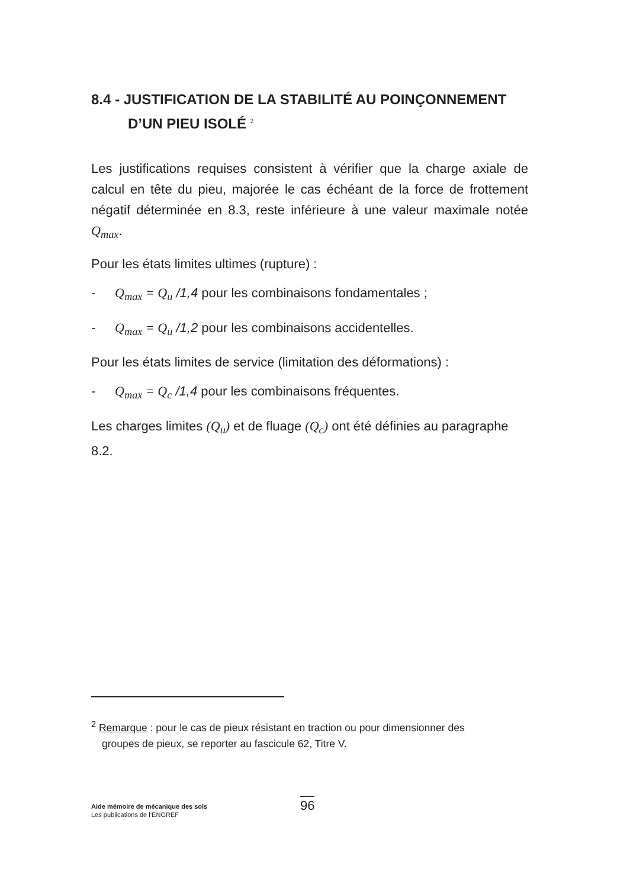8.4 - JUSTIFICATION DE LA STABILITÉ AU POINÇONNEMENT
D’UN PIEU ISOLÉ <sup>2</sup>
Les justifications requises consistent à vérifier que la charge axiale de calcul en tête du pieu, majorée le cas échéant de la force de frottement négatif déterminée en 8.3, reste inférieure à une valeur maximale notée Q<sub>max</sub>.
Pour les états limites ultimes (rupture) :
- Q<sub>max</sub> = Q<sub>u</sub> /1,4 pour les combinaisons fondamentales ;
- Q<sub>max</sub> = Q<sub>u</sub> /1,2 pour les combinaisons accidentelles.
Pour les états limites de service (limitation des déformations) :
- Q<sub>max</sub> = Q<sub>c</sub> /1,4 pour les combinaisons fréquentes.
Les charges limites (Q<sub>u</sub>) et de fluage (Q<sub>c</sub>) ont été définies au paragraphe 8.2.
<sup>2</sup> Remarque : pour le cas de pieux résistant en traction ou pour dimensionner des
groupes de pieux, se reporter au fascicule 62, Titre V.
Aide mémoire de mécanique des sols
Les publications de l’ENGREF
96